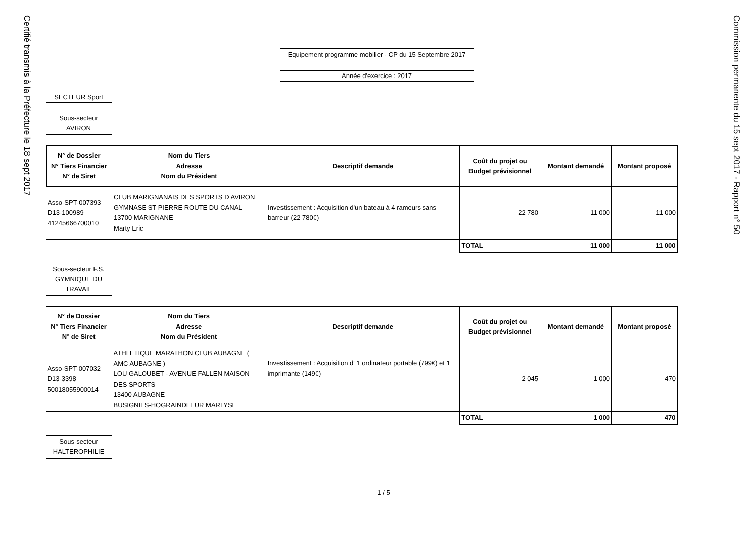Certifié transmis à la Préfecture le 18 sept 2017
Equipement programme mobilier - CP du 15 Septembre 2017
Année d'exercice : 2017
SECTEUR Sport
Sous-secteur AVIRON
| N° de Dossier N° Tiers Financier N° de Siret | Nom du Tiers Adresse Nom du Président | Descriptif demande | Coût du projet ou Budget prévisionnel | Montant demandé | Montant proposé |
| --- | --- | --- | --- | --- | --- |
| Asso-SPT-007393 D13-100989 41245666700010 | CLUB MARIGNANAIS DES SPORTS D AVIRON GYMNASE ST PIERRE ROUTE DU CANAL 13700 MARIGNANE Marty Eric | Investissement : Acquisition d'un bateau à 4 rameurs sans barreur (22 780€) | 22 780 | 11 000 | 11 000 |
| | | | TOTAL | 11 000 | 11 000 |
Sous-secteur F.S. GYMNIQUE DU TRAVAIL
| N° de Dossier N° Tiers Financier N° de Siret | Nom du Tiers Adresse Nom du Président | Descriptif demande | Coût du projet ou Budget prévisionnel | Montant demandé | Montant proposé |
| --- | --- | --- | --- | --- | --- |
| Asso-SPT-007032 D13-3398 50018055900014 | ATHLETIQUE MARATHON CLUB AUBAGNE ( AMC AUBAGNE ) LOU GALOUBET - AVENUE FALLEN MAISON DES SPORTS 13400 AUBAGNE BUSIGNIES-HOGRAINDLEUR MARLYSE | Investissement : Acquisition d' 1 ordinateur portable (799€) et 1 imprimante (149€) | 2 045 | 1 000 | 470 |
| | | | TOTAL | 1 000 | 470 |
Sous-secteur HALTEROPHILIE
1 / 5
Commission permanente du 15 sept 2017 - Rapport n° 50